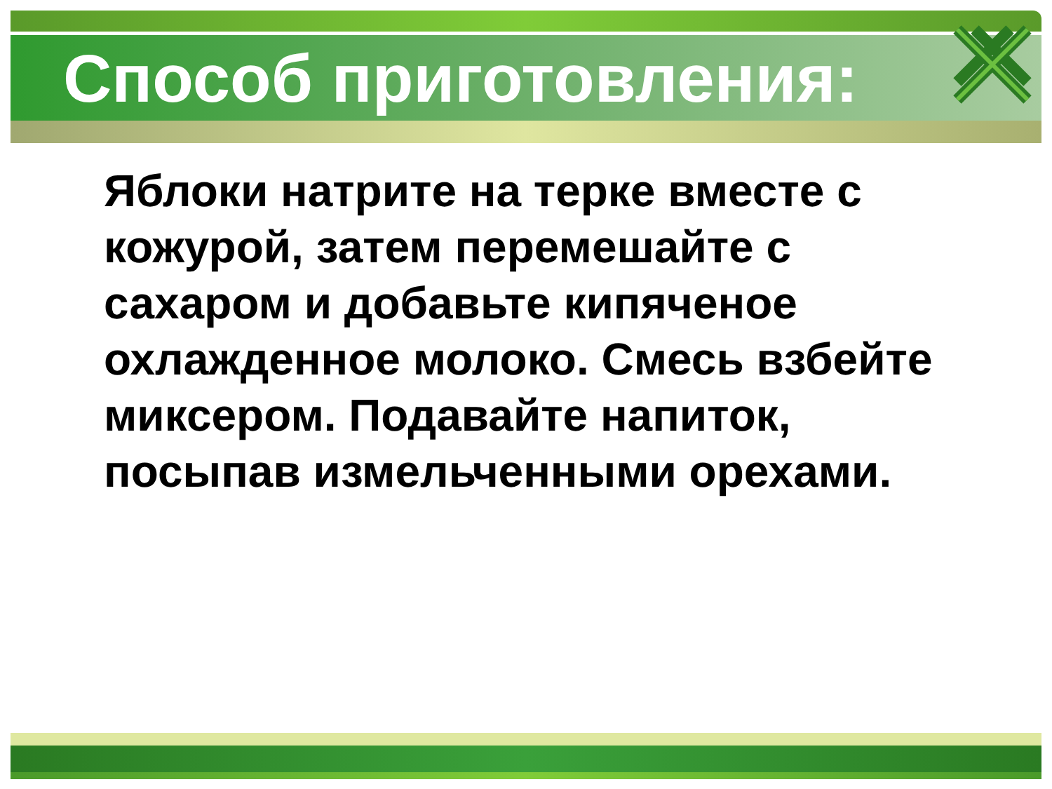Способ приготовления:
Яблоки натрите на терке вместе с кожурой, затем перемешайте с сахаром и добавьте кипяченое охлажденное молоко. Смесь взбейте миксером. Подавайте напиток, посыпав измельченными орехами.